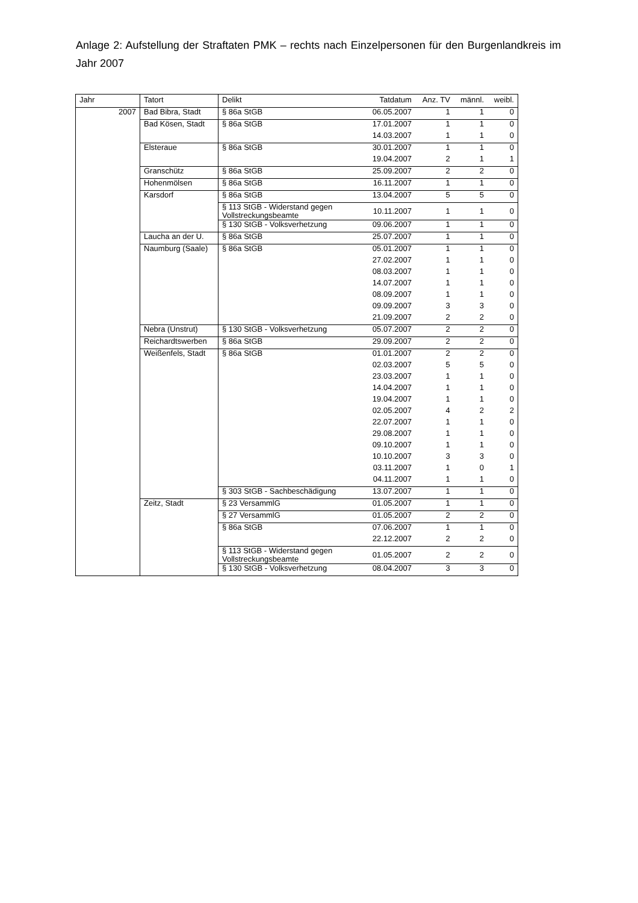Anlage 2: Aufstellung der Straftaten PMK – rechts nach Einzelpersonen für den Burgenlandkreis im Jahr 2007
| Jahr | Tatort | Delikt | Tatdatum | Anz. TV | männl. | weibl. |
| --- | --- | --- | --- | --- | --- | --- |
| 2007 | Bad Bibra, Stadt | § 86a StGB | 06.05.2007 | 1 | 1 | 0 |
| | Bad Kösen, Stadt | § 86a StGB | 17.01.2007 | 1 | 1 | 0 |
| | | | 14.03.2007 | 1 | 1 | 0 |
| | Elsteraue | § 86a StGB | 30.01.2007 | 1 | 1 | 0 |
| | | | 19.04.2007 | 2 | 1 | 1 |
| | Granschütz | § 86a StGB | 25.09.2007 | 2 | 2 | 0 |
| | Hohenmölsen | § 86a StGB | 16.11.2007 | 1 | 1 | 0 |
| | Karsdorf | § 86a StGB | 13.04.2007 | 5 | 5 | 0 |
| | | § 113 StGB - Widerstand gegen Vollstreckungsbeamte | 10.11.2007 | 1 | 1 | 0 |
| | | § 130 StGB - Volksverhetzung | 09.06.2007 | 1 | 1 | 0 |
| | Laucha an der U. | § 86a StGB | 25.07.2007 | 1 | 1 | 0 |
| | Naumburg (Saale) | § 86a StGB | 05.01.2007 | 1 | 1 | 0 |
| | | | 27.02.2007 | 1 | 1 | 0 |
| | | | 08.03.2007 | 1 | 1 | 0 |
| | | | 14.07.2007 | 1 | 1 | 0 |
| | | | 08.09.2007 | 1 | 1 | 0 |
| | | | 09.09.2007 | 3 | 3 | 0 |
| | | | 21.09.2007 | 2 | 2 | 0 |
| | Nebra (Unstrut) | § 130 StGB - Volksverhetzung | 05.07.2007 | 2 | 2 | 0 |
| | Reichardtswerben | § 86a StGB | 29.09.2007 | 2 | 2 | 0 |
| | Weißenfels, Stadt | § 86a StGB | 01.01.2007 | 2 | 2 | 0 |
| | | | 02.03.2007 | 5 | 5 | 0 |
| | | | 23.03.2007 | 1 | 1 | 0 |
| | | | 14.04.2007 | 1 | 1 | 0 |
| | | | 19.04.2007 | 1 | 1 | 0 |
| | | | 02.05.2007 | 4 | 2 | 2 |
| | | | 22.07.2007 | 1 | 1 | 0 |
| | | | 29.08.2007 | 1 | 1 | 0 |
| | | | 09.10.2007 | 1 | 1 | 0 |
| | | | 10.10.2007 | 3 | 3 | 0 |
| | | | 03.11.2007 | 1 | 0 | 1 |
| | | | 04.11.2007 | 1 | 1 | 0 |
| | | § 303 StGB - Sachbeschädigung | 13.07.2007 | 1 | 1 | 0 |
| | Zeitz, Stadt | § 23 VersammlG | 01.05.2007 | 1 | 1 | 0 |
| | | § 27 VersammlG | 01.05.2007 | 2 | 2 | 0 |
| | | § 86a StGB | 07.06.2007 | 1 | 1 | 0 |
| | | | 22.12.2007 | 2 | 2 | 0 |
| | | § 113 StGB - Widerstand gegen Vollstreckungsbeamte | 01.05.2007 | 2 | 2 | 0 |
| | | § 130 StGB - Volksverhetzung | 08.04.2007 | 3 | 3 | 0 |